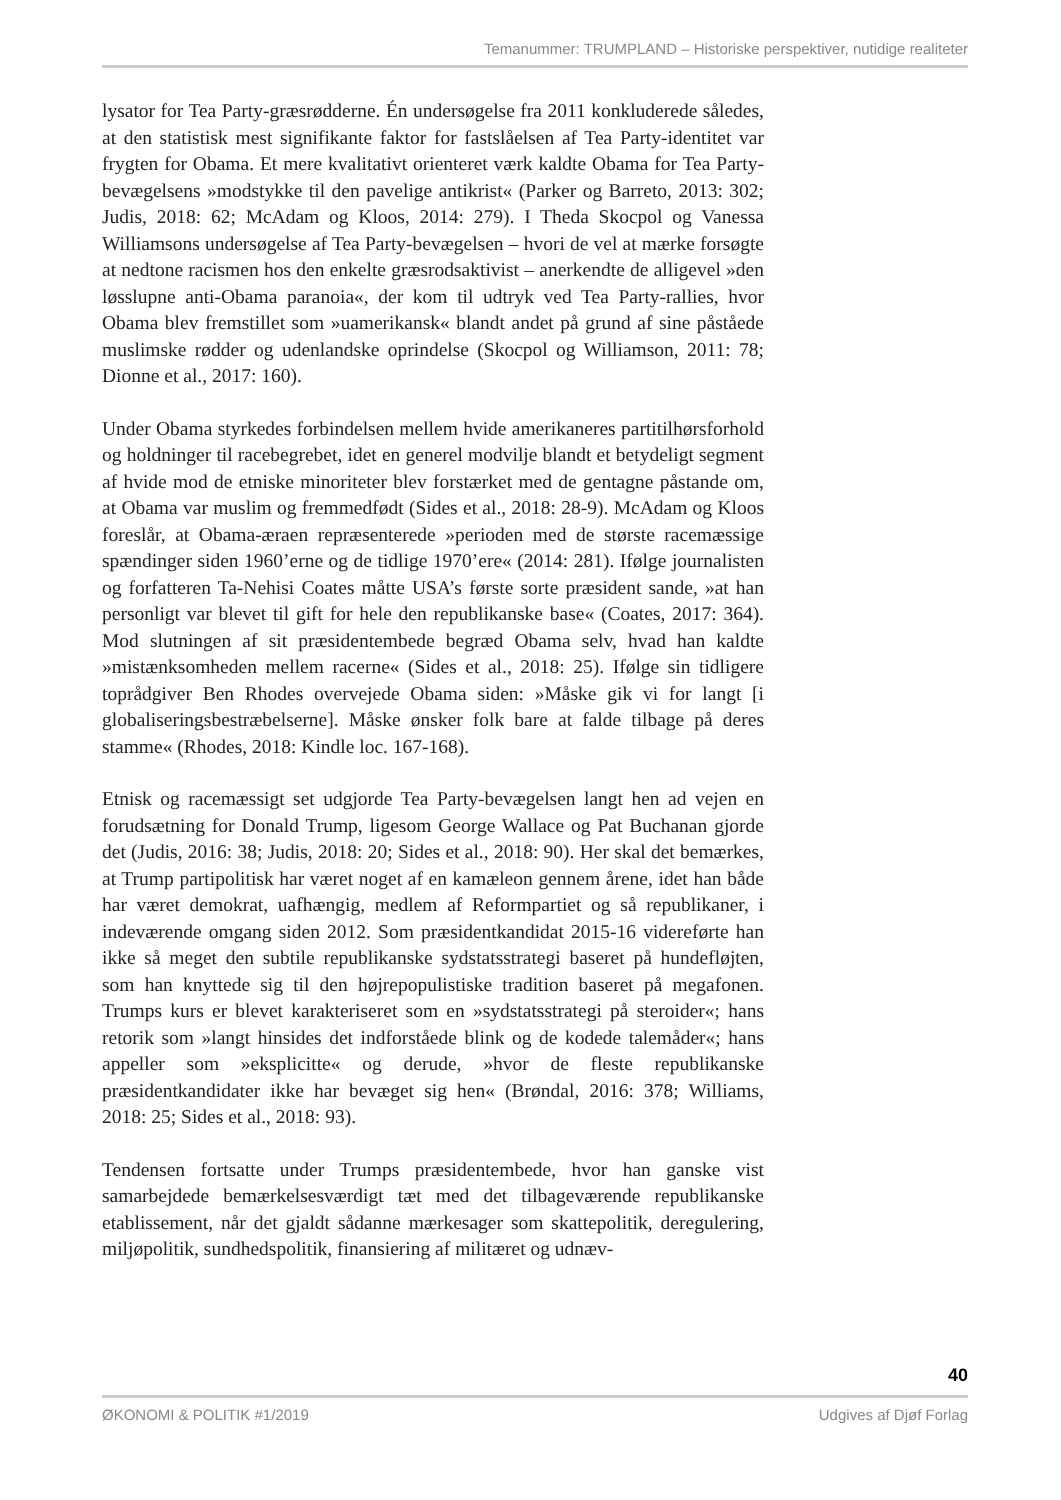Temanummer: TRUMPLAND – Historiske perspektiver, nutidige realiteter
lysator for Tea Party-græsrødderne. Én undersøgelse fra 2011 konkluderede således, at den statistisk mest signifikante faktor for fastslåelsen af Tea Party-identitet var frygten for Obama. Et mere kvalitativt orienteret værk kaldte Obama for Tea Party-bevægelsens »modstykke til den pavelige antikrist« (Parker og Barreto, 2013: 302; Judis, 2018: 62; McAdam og Kloos, 2014: 279). I Theda Skocpol og Vanessa Williamsons undersøgelse af Tea Party-bevægelsen – hvori de vel at mærke forsøgte at nedtone racismen hos den enkelte græsrodsaktivist – anerkendte de alligevel »den løsslupne anti-Obama paranoia«, der kom til udtryk ved Tea Party-rallies, hvor Obama blev fremstillet som »uamerikansk« blandt andet på grund af sine påståede muslimske rødder og udenlandske oprindelse (Skocpol og Williamson, 2011: 78; Dionne et al., 2017: 160).
Under Obama styrkedes forbindelsen mellem hvide amerikaneres partitilhørsforhold og holdninger til racebegrebet, idet en generel modvilje blandt et betydeligt segment af hvide mod de etniske minoriteter blev forstærket med de gentagne påstande om, at Obama var muslim og fremmedfødt (Sides et al., 2018: 28-9). McAdam og Kloos foreslår, at Obama-æraen repræsenterede »perioden med de største racemæssige spændinger siden 1960’erne og de tidlige 1970’ere« (2014: 281). Ifølge journalisten og forfatteren Ta-Nehisi Coates måtte USA’s første sorte præsident sande, »at han personligt var blevet til gift for hele den republikanske base« (Coates, 2017: 364). Mod slutningen af sit præsidentembede begræd Obama selv, hvad han kaldte »mistænksomheden mellem racerne« (Sides et al., 2018: 25). Ifølge sin tidligere toprådgiver Ben Rhodes overvejede Obama siden: »Måske gik vi for langt [i globaliseringsbestræbelserne]. Måske ønsker folk bare at falde tilbage på deres stamme« (Rhodes, 2018: Kindle loc. 167-168).
Etnisk og racemæssigt set udgjorde Tea Party-bevægelsen langt hen ad vejen en forudsætning for Donald Trump, ligesom George Wallace og Pat Buchanan gjorde det (Judis, 2016: 38; Judis, 2018: 20; Sides et al., 2018: 90). Her skal det bemærkes, at Trump partipolitisk har været noget af en kamæleon gennem årene, idet han både har været demokrat, uafhængig, medlem af Reformpartiet og så republikaner, i indeværende omgang siden 2012. Som præsidentkandidat 2015-16 videreførte han ikke så meget den subtile republikanske sydstatsstrategi baseret på hundefløjten, som han knyttede sig til den højrepopulistiske tradition baseret på megafonen. Trumps kurs er blevet karakteriseret som en »sydstatsstrategi på steroider«; hans retorik som »langt hinsides det indforståede blink og de kodede talemåder«; hans appeller som »eksplicitte« og derude, »hvor de fleste republikanske præsidentkandidater ikke har bevæget sig hen« (Brøndal, 2016: 378; Williams, 2018: 25; Sides et al., 2018: 93).
Tendensen fortsatte under Trumps præsidentembede, hvor han ganske vist samarbejdede bemærkelsesværdigt tæt med det tilbageværende republikanske etablissement, når det gjaldt sådanne mærkesager som skattepolitik, deregulering, miljøpolitik, sundhedspolitik, finansiering af militæret og udnæv-
40
ØKONOMI & POLITIK #1/2019 Udgives af Djøf Forlag